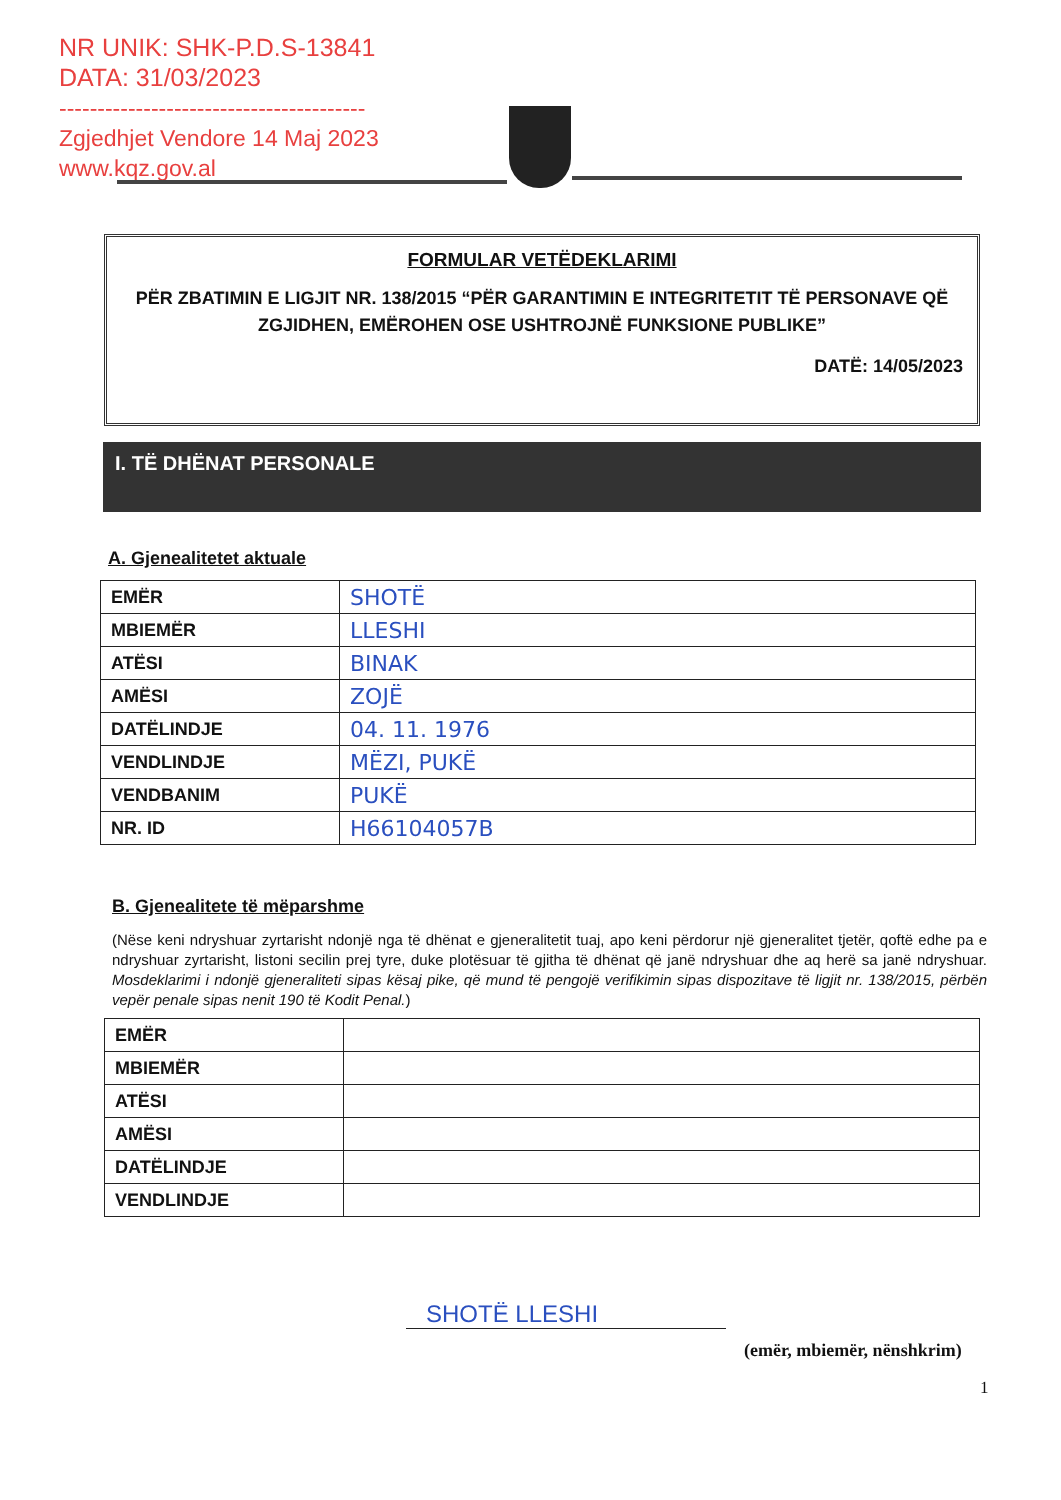NR UNIK: SHK-P.D.S-13841
DATA: 31/03/2023
----------------------------------------
Zgjedhjet Vendore 14 Maj 2023
www.kqz.gov.al
FORMULAR VETËDEKLARIMI
PËR ZBATIMIN E LIGJIT NR. 138/2015 “PËR GARANTIMIN E INTEGRITETIT TË PERSONAVE QË ZGJIDHEN, EMËROHEN OSE USHTROJNË FUNKSIONE PUBLIKE”
DATË: 14/05/2023
I. TË DHËNAT PERSONALE
A. Gjenealitetet aktuale
| EMËR | SHOTË |
| MBIEMËR | LLESHI |
| ATËSI | BINAK |
| AMËSI | ZOJË |
| DATËLINDJE | 04. 11. 1976 |
| VENDLINDJE | MËZI, PUKË |
| VENDBANIM | PUKË |
| NR. ID | H66104057B |
B. Gjenealitete të mëparshme
(Nëse keni ndryshuar zyrtarisht ndonjë nga të dhënat e gjeneralitetit tuaj, apo keni përdorur një gjeneralitet tjetër, qoftë edhe pa e ndryshuar zyrtarisht, listoni secilin prej tyre, duke plotësuar të gjitha të dhënat që janë ndryshuar dhe aq herë sa janë ndryshuar. Mosdeklarimi i ndonjë gjeneraliteti sipas kësaj pike, që mund të pengojë verifikimin sipas dispozitave të ligjit nr. 138/2015, përbën vepër penale sipas nenit 190 të Kodit Penal.)
| EMËR | |
| MBIEMËR | |
| ATËSI | |
| AMËSI | |
| DATËLINDJE | |
| VENDLINDJE | |
SHOTË LLESHI
(emër, mbiemër, nënshkrim)
1